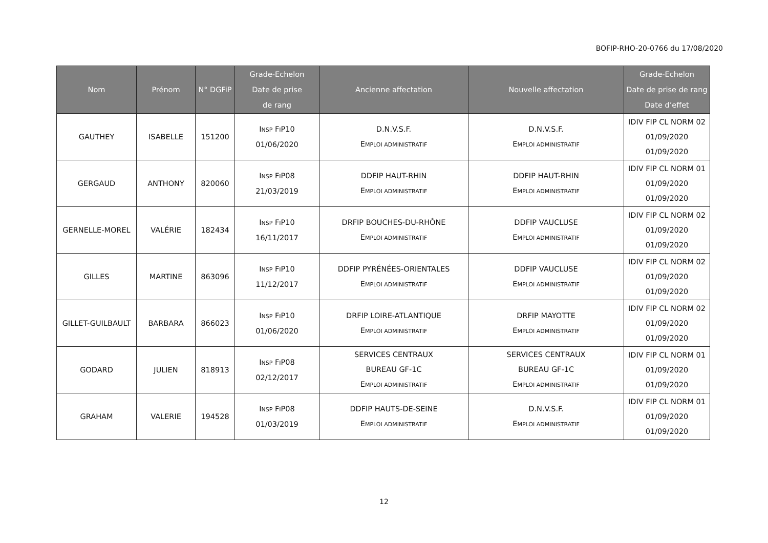BOFIP-RHO-20-0766 du 17/08/2020
| Nom | Prénom | N° DGFiP | Grade-Echelon Date de prise de rang | Ancienne affectation | Nouvelle affectation | Grade-Echelon Date de prise de rang Date d’effet |
| --- | --- | --- | --- | --- | --- | --- |
| GAUTHEY | ISABELLE | 151200 | I NSP F I P10 01/06/2020 | D.N.V.S.F. E MPLOI ADMINISTRATIF | D.N.V.S.F. E MPLOI ADMINISTRATIF | IDIV FIP CL NORM 02 01/09/2020 01/09/2020 |
| GERGAUD | ANTHONY | 820060 | I NSP F I P08 21/03/2019 | DDFIP HAUT-RHIN E MPLOI ADMINISTRATIF | DDFIP HAUT-RHIN E MPLOI ADMINISTRATIF | IDIV FIP CL NORM 01 01/09/2020 01/09/2020 |
| GERNELLE-MOREL | VALÉRIE | 182434 | I NSP F I P10 16/11/2017 | DRFIP BOUCHES-DU-RHÔNE E MPLOI ADMINISTRATIF | DDFIP VAUCLUSE E MPLOI ADMINISTRATIF | IDIV FIP CL NORM 02 01/09/2020 01/09/2020 |
| GILLES | MARTINE | 863096 | I NSP F I P10 11/12/2017 | DDFIP PYRÉNÉES-ORIENTALES E MPLOI ADMINISTRATIF | DDFIP VAUCLUSE E MPLOI ADMINISTRATIF | IDIV FIP CL NORM 02 01/09/2020 01/09/2020 |
| GILLET-GUILBAULT | BARBARA | 866023 | I NSP F I P10 01/06/2020 | DRFIP LOIRE-ATLANTIQUE E MPLOI ADMINISTRATIF | DRFIP MAYOTTE E MPLOI ADMINISTRATIF | IDIV FIP CL NORM 02 01/09/2020 01/09/2020 |
| GODARD | JULIEN | 818913 | I NSP F I P08 02/12/2017 | SERVICES CENTRAUX BUREAU GF-1C E MPLOI ADMINISTRATIF | SERVICES CENTRAUX BUREAU GF-1C E MPLOI ADMINISTRATIF | IDIV FIP CL NORM 01 01/09/2020 01/09/2020 |
| GRAHAM | VALERIE | 194528 | I NSP F I P08 01/03/2019 | DDFIP HAUTS-DE-SEINE E MPLOI ADMINISTRATIF | D.N.V.S.F. E MPLOI ADMINISTRATIF | IDIV FIP CL NORM 01 01/09/2020 01/09/2020 |
12